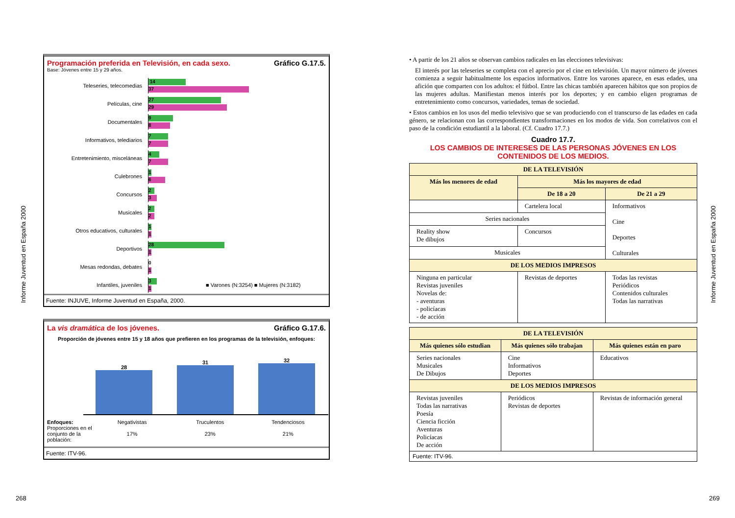Informe Juventud en España 2000
Informe Juventud en España 2000
Programación preferida en Televisión, en cada sexo. Gráfico G.17.5.
Base: Jóvenes entre 15 y 29 años.
Teleseries, telecomedias
14
37
Películas, cine
27
29
Documentales
9
8
Informativos, telediarios
7
7
Entretenimiento, misceláneas
4
7
Culebrones
1
6
Concursos
2
3
Musicales
2
2
Otros educativos, culturales
1
1
Deportivos
28
1
Mesas redondas, debates
0
1
Infantiles, juveniles
3
1
■ Varones (N:3254) ■ Mujeres (N:3182)
Fuente: INJUVE, Informe Juventud en España, 2000.
La vis dramática de los jóvenes. Gráfico G.17.6.
Proporción de jóvenes entre 15 y 18 años que prefieren en los programas de la televisión, enfoques:
28
31
32
Enfoques:
Proporciones en el conjunto de la población:
Negativistas
17%
Truculentos
23%
Tendenciosos
21%
Fuente: ITV-96.
• A partir de los 21 años se observan cambios radicales en las elecciones televisivas:
El interés por las teleseries se completa con el aprecio por el cine en televisión. Un mayor número de jóvenes comienza a seguir habitualmente los espacios informativos. Entre los varones aparece, en esas edades, una afición que comparten con los adultos: el fútbol. Entre las chicas también aparecen hábitos que son propios de las mujeres adultas. Manifiestan menos interés por los deportes; y en cambio eligen programas de entretenimiento como concursos, variedades, temas de sociedad.
• Estos cambios en los usos del medio televisivo que se van produciendo con el transcurso de las edades en cada género, se relacionan con las correspondientes transformaciones en los modos de vida. Son correlativos con el paso de la condición estudiantil a la laboral. (Cf. Cuadro 17.7.)
Cuadro 17.7.
LOS CAMBIOS DE INTERESES DE LAS PERSONAS JÓVENES EN LOS CONTENIDOS DE LOS MEDIOS.
| DE LA TELEVISIÓN | | |
| --- | --- | --- |
| Más los menores de edad | Más los mayores de edad | |
| | De 18 a 20 | De 21 a 29 |
| | Cartelera local | Informativos Cine Deportes Culturales |
| Series nacionales | | |
| Reality show De dibujos | Concursos | |
| Musicales | | |
| DE LOS MEDIOS IMPRESOS | | |
| Ninguna en particular Revistas juveniles Novelas de: - aventuras - policíacas - de acción | Revistas de deportes | Todas las revistas Periódicos Contenidos culturales Todas las narrativas |
| DE LA TELEVISIÓN | | |
| --- | --- | --- |
| Más quienes sólo estudian | Más quienes sólo trabajan | Más quienes están en paro |
| Series nacionales Musicales De Dibujos | Cine Informativos Deportes | Educativos |
| DE LOS MEDIOS IMPRESOS | | |
| Revistas juveniles Todas las narrativas Poesía Ciencia ficción Aventuras Policíacas De acción | Periódicos Revistas de deportes | Revistas de información general |
| Fuente: ITV-96. | | |
268 269